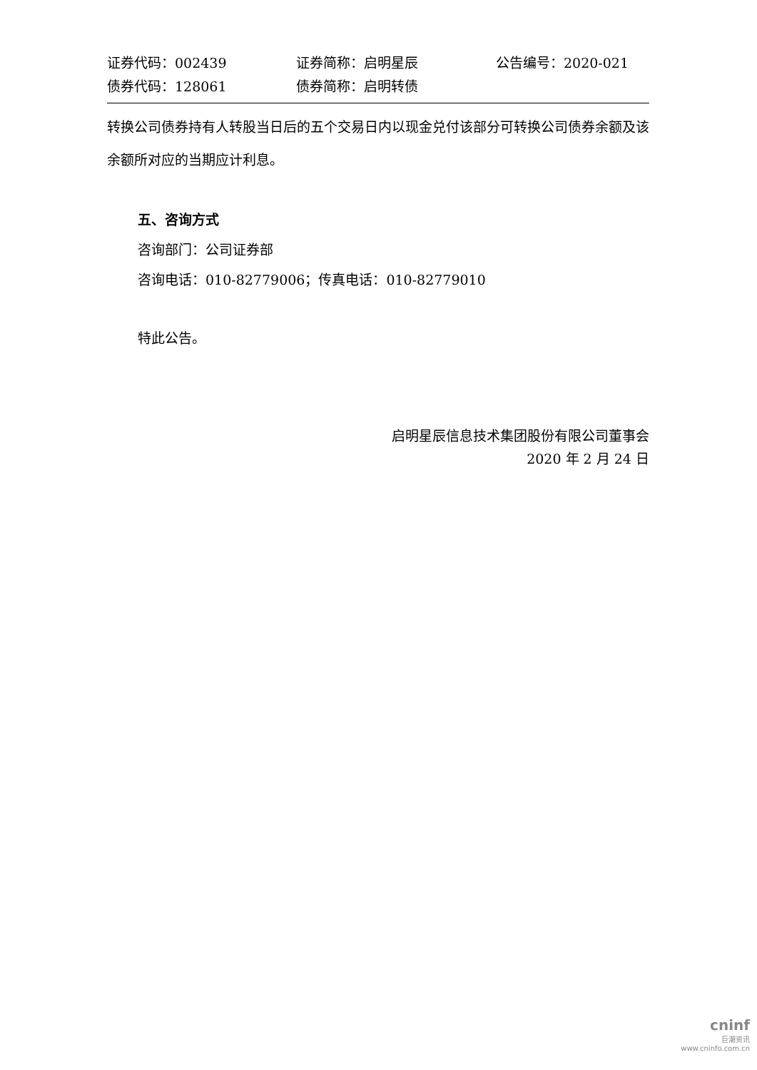证券代码：002439 证券简称：启明星辰 公告编号：2020-021
债券代码：128061 债券简称：启明转债
转换公司债券持有人转股当日后的五个交易日内以现金兑付该部分可转换公司债券余额及该余额所对应的当期应计利息。
五、咨询方式
咨询部门：公司证券部
咨询电话：010-82779006；传真电话：010-82779010
特此公告。
启明星辰信息技术集团股份有限公司董事会
2020 年 2 月 24 日
cninf
巨潮资讯
www.cninfo.com.cn